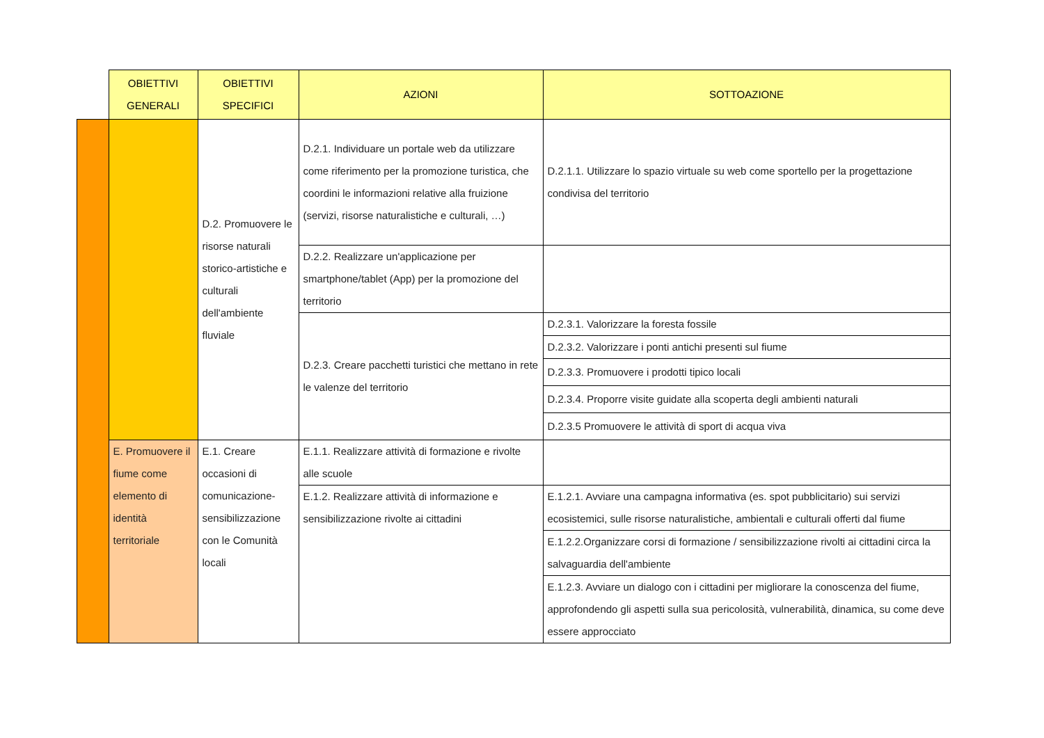| | OBIETTIVI GENERALI | OBIETTIVI SPECIFICI | AZIONI | SOTTOAZIONE |
| --- | --- | --- | --- | --- |
| | | D.2. Promuovere le risorse naturali storico-artistiche e culturali dell'ambiente fluviale | D.2.1. Individuare un portale web da utilizzare come riferimento per la promozione turistica, che coordini le informazioni relative alla fruizione (servizi, risorse naturalistiche e culturali, …) | D.2.1.1. Utilizzare lo spazio virtuale su web come sportello per la progettazione condivisa del territorio |
| | | | D.2.2. Realizzare un'applicazione per smartphone/tablet (App) per la promozione del territorio | |
| | | | D.2.3. Creare pacchetti turistici che mettano in rete le valenze del territorio | D.2.3.1. Valorizzare la foresta fossile |
| | | | | D.2.3.2. Valorizzare i ponti antichi presenti sul fiume |
| | | | | D.2.3.3. Promuovere i prodotti tipico locali |
| | | | | D.2.3.4. Proporre visite guidate alla scoperta degli ambienti naturali |
| | | | | D.2.3.5 Promuovere le attività di sport di acqua viva |
| | E. Promuovere il fiume come elemento di identità territoriale | E.1. Creare occasioni di comunicazione-sensibilizzazione con le Comunità locali | E.1.1. Realizzare attività di formazione e rivolte alle scuole | |
| | | | E.1.2. Realizzare attività di informazione e sensibilizzazione rivolte ai cittadini | E.1.2.1. Avviare una campagna informativa (es. spot pubblicitario) sui servizi ecosistemici, sulle risorse naturalistiche, ambientali e culturali offerti dal fiume |
| | | | | E.1.2.2.Organizzare corsi di formazione / sensibilizzazione rivolti ai cittadini circa la salvaguardia dell'ambiente |
| | | | | E.1.2.3. Avviare un dialogo con i cittadini per migliorare la conoscenza del fiume, approfondendo gli aspetti sulla sua pericolosità, vulnerabilità, dinamica, su come deve essere approcciato |